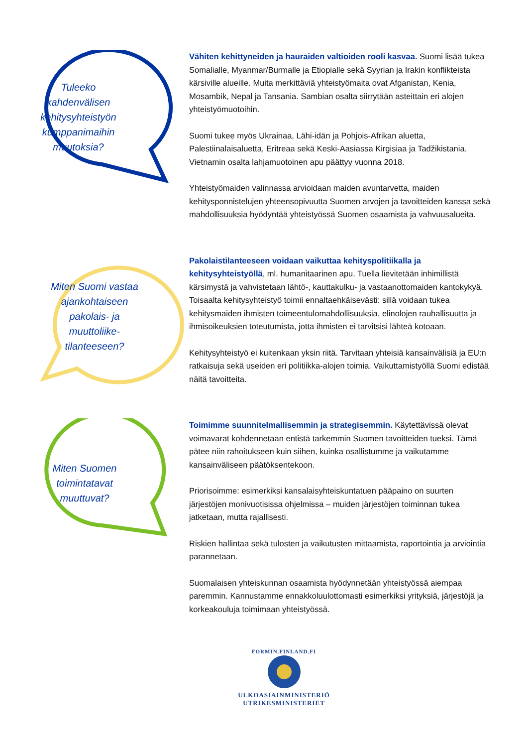Tuleeko
kahdenvälisen
kehitysyhteistyön
kumppanimaihin
muutoksia?
Vähiten kehittyneiden ja hauraiden valtioiden rooli kasvaa. Suomi lisää tukea Somalialle, Myanmar/Burmalle ja Etiopialle sekä Syyrian ja Irakin konflikteista kärsiville alueille. Muita merkittäviä yhteistyömaita ovat Afganistan, Kenia, Mosambik, Nepal ja Tansania. Sambian osalta siirrytään asteittain eri alojen yhteistyömuotoihin.
Suomi tukee myös Ukrainaa, Lähi-idän ja Pohjois-Afrikan aluetta, Palestiinalaisaluetta, Eritreaa sekä Keski-Aasiassa Kirgisiaa ja Tadžikistania. Vietnamin osalta lahjamuotoinen apu päättyy vuonna 2018.
Yhteistyömaiden valinnassa arvioidaan maiden avuntarvetta, maiden kehitysponnistelujen yhteensopivuutta Suomen arvojen ja tavoitteiden kanssa sekä mahdollisuuksia hyödyntää yhteistyössä Suomen osaamista ja vahvuusalueita.
Miten Suomi vastaa
ajankohtaiseen
pakolais- ja
muuttoliike-
tilanteeseen?
Pakolaistilanteeseen voidaan vaikuttaa kehityspolitiikalla ja kehitysyhteistyöllä, ml. humanitaarinen apu. Tuella lievitetään inhimillistä kärsimystä ja vahvistetaan lähtö-, kauttakulku- ja vastaanottomaiden kantokykyä. Toisaalta kehitysyhteistyö toimii ennaltaehkäisevästi: sillä voidaan tukea kehitysmaiden ihmisten toimeentulomahdollisuuksia, elinolojen rauhallisuutta ja ihmisoikeuksien toteutumista, jotta ihmisten ei tarvitsisi lähteä kotoaan.
Kehitysyhteistyö ei kuitenkaan yksin riitä. Tarvitaan yhteisiä kansainvälisiä ja EU:n ratkaisuja sekä useiden eri politiikka-alojen toimia. Vaikuttamistyöllä Suomi edistää näitä tavoitteita.
Miten Suomen
toimintatavat
muuttuvat?
Toimimme suunnitelmallisemmin ja strategisemmin. Käytettävissä olevat voimavarat kohdennetaan entistä tarkemmin Suomen tavoitteiden tueksi. Tämä pätee niin rahoitukseen kuin siihen, kuinka osallistumme ja vaikutamme kansainväliseen päätöksentekoon.
Priorisoimme: esimerkiksi kansalaisyhteiskuntatuen pääpaino on suurten järjestöjen monivuotisissa ohjelmissa – muiden järjestöjen toiminnan tukea jatketaan, mutta rajallisesti.
Riskien hallintaa sekä tulosten ja vaikutusten mittaamista, raportointia ja arviointia parannetaan.
Suomalaisen yhteiskunnan osaamista hyödynnetään yhteistyössä aiempaa paremmin. Kannustamme ennakkoluulottomasti esimerkiksi yrityksiä, järjestöjä ja korkeakouluja toimimaan yhteistyössä.
FORMIN.FINLAND.FI
ULKOASIAINMINISTERIÖ
UTRIKESMINISTERIET